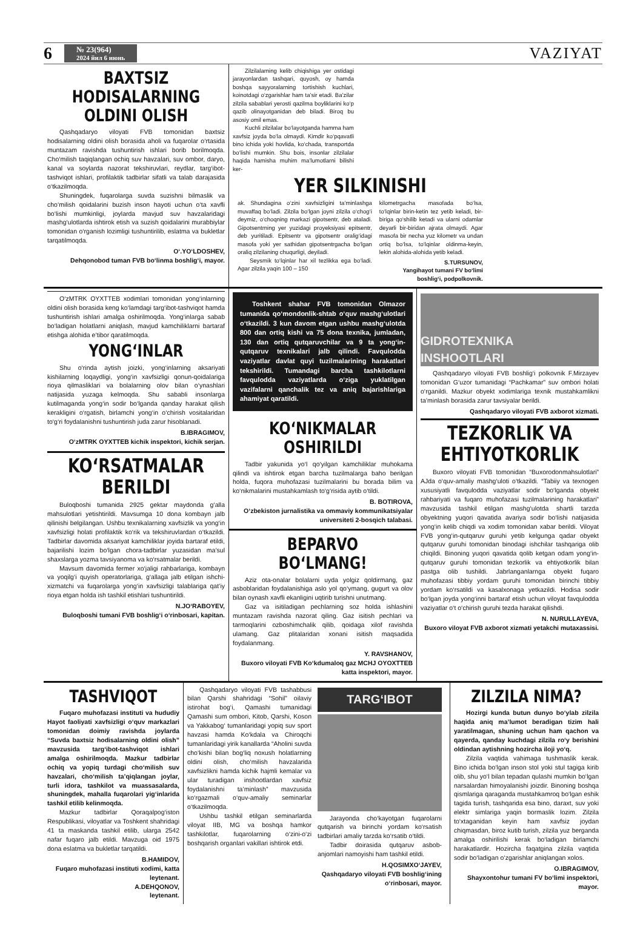6 № 23(964)
2024 йил 6 июнь VAZIYAT
BAXTSIZ HODISALARNING OLDINI OLISH
Qashqadaryo viloyati FVB tomonidan baxtsiz hodisalarning oldini olish borasida aholi va fuqarolar o‘rtasida muntazam ravishda tushuntirish ishlari borib borilmoqda. Cho‘milish taqiqlangan ochiq suv havzalari, suv ombor, daryo, kanal va soylarda nazorat tekshiruvlari, reydlar, targ‘ibot-tashviqot ishlari, profilaktik tadbirlar sifatli va talab darajasida o‘tkazilmoqda.
Shuningdek, fuqarolarga suvda suzishni bilmaslik va cho‘milish qoidalarini buzish inson hayoti uchun o‘ta xavfli bo‘lishi mumkinligi, joylarda mavjud suv havzalaridagi mashg‘ulotlarda ishtirok etish va suzish qoidalarini murabbiylar tomonidan o‘rganish lozimligi tushuntirilib, eslatma va bukletlar tarqatilmoqda.
O‘.YO‘LDOSHEV,
Dehqonobod tuman FVB bo‘linma boshlig‘i, mayor.
Zilzilalarning kelib chiqishiga yer ostidagi jarayonlardan tashqari, quyosh, oy hamda boshqa sayyoralarning tortishish kuchlari, koinotdagi o‘zgarishlar ham ta’sir etadi. Ba’zilar zilzila sabablari yerosti qazilma boyliklarini ko‘p qazib olinayotganidan deb biladi. Biroq bu asosiy omil emas.
Kuchli zilzilalar bo‘layotganda hamma ham xavfsiz joyda bo‘la olmaydi. Kimdir ko‘pqavatli bino ichida yoki hovlida, ko‘chada, transportda bo‘lishi mumkin. Shu bois, insonlar zilzilalar haqida hamisha muhim ma’lumotlarni bilishi ker-
YER SILKINISHI
ak. Shundagina o‘zini xavfsizligini ta’minlashga muvaffaq bo‘ladi. Zilzila bo‘lgan joyni zilzila o‘chog‘i deymiz, o‘choqning markazi gipotsentr, deb ataladi. Gipotsentrning yer yuzidagi proyeksiyasi epitsentr, deb yuritiladi. Epitsentr va gipotsentr oralig‘idagi masofa yoki yer sathidan gipotsentrgacha bo‘lgan oraliq zilzilaning chuqurligi, deyiladi.
Seysmik to‘lqinlar har xil tezlikka ega bo‘ladi. Agar zilzila yaqin 100 – 150
kilometrgacha masofada bo‘lsa, to‘lqinlar birin-ketin tez yetib keladi, bir-biriga qo‘shilib ketadi va ularni odamlar deyarli bir-biridan ajrata olmaydi. Agar masofa bir necha yuz kilometr va undan ortiq bo‘lsa, to‘lqinlar oldinma-keyin, lekin alohida-alohida yetib keladi.
S.TURSUNOV,
Yangihayot tumani FV bo‘limi boshlig‘i, podpolkovnik.
O‘zMTRK OYXTTEB xodimlari tomonidan yong‘inlarning oldini olish borasida keng ko‘lamdagi targ‘ibot-tashviqot hamda tushuntirish ishlari amalga oshirilmoqda. Yong‘inlarga sabab bo‘ladigan holatlarni aniqlash, mavjud kamchiliklarni bartaraf etishga alohida e’tibor qaratilmoqda.
YONG‘INLAR
Shu o‘rinda aytish joizki, yong‘inlarning aksariyati kishilarning loqaydligi, yong‘in xavfsizligi qonun-qoidalariga rioya qilmasliklari va bolalarning olov bilan o‘ynashlari natijasida yuzaga kelmoqda. Shu sababli insonlarga kutilmaganda yong‘in sodir bo‘lganda qanday harakat qilish kerakligini o‘rgatish, birlamchi yong‘in o‘chirish vositalaridan to‘g‘ri foydalanishni tushuntirish juda zarur hisoblanadi.
B.IBRAGIMOV,
O‘zMTRK OYXTTEB kichik inspektori, kichik serjan.
KO‘RSATMALAR BERILDI
Buloqboshi tumanida 2925 gektar maydonda g‘alla mahsulotlari yetishtirildi. Mavsumga 10 dona kombayn jalb qilinishi belgilangan. Ushbu texnikalarning xavfsizlik va yong‘in xavfsizligi holati profilaktik ko‘rik va tekshiruvlardan o‘tkazildi. Tadbirlar davomida aksariyat kamchiliklar joyida bartaraf etildi, bajarilishi lozim bo‘lgan chora-tadbirlar yuzasidan ma’sul shaxslarga yozma tavsiyanoma va ko‘rsatmalar berildi.
Mavsum davomida fermer xo‘jaligi rahbarlariga, kombayn va yoqilg‘i quyish operatorlariga, g‘allaga jalb etilgan ishchi-xizmatchi va fuqarolarga yong‘in xavfsizligi talablariga qat’iy rioya etgan holda ish tashkil etishlari tushuntirildi.
N.JO‘RABOYEV,
Buloqboshi tumani FVB boshlig‘i o‘rinbosari, kapitan.
Toshkent shahar FVB tomonidan Olmazor tumanida qo‘mondonlik-shtab o‘quv mashg‘ulotlari o‘tkazildi. 3 kun davom etgan ushbu mashg‘ulotda 800 dan ortiq kishi va 75 dona texnika, jumladan, 130 dan ortiq qutqaruvchilar va 9 ta yong‘in-qutqaruv texnikalari jalb qilindi. Favqulodda vaziyatlar davlat quyi tuzilmalarining harakatlari tekshirildi. Tumandagi barcha tashkilotlarni favqulodda vaziyatlarda o‘ziga yuklatilgan vazifalarni qanchalik tez va aniq bajarishlariga ahamiyat qaratildi.
KO‘NIKMALAR OSHIRILDI
Tadbir yakunida yo‘l qo‘yilgan kamchiliklar muhokama qilindi va ishtirok etgan barcha tuzilmalarga baho berilgan holda, fuqora muhofazasi tuzilmalarini bu borada bilim va ko‘nikmalarini mustahkamlash to‘g‘risida aytib o‘tildi.
B. BOTIROVA,
O‘zbekiston jurnalistika va ommaviy kommunikatsiyalar universiteti 2-bosqich talabasi.
BEPARVO BO‘LMANG!
Aziz ota-onalar bolalarni uyda yolgiz qoldirmang, gaz asboblaridan foydalanishiga aslo yol qo‘ymang, gugurt va olov bilan oynash xavfli ekanligini uqtirib turishni unutmang.
Gaz va isitiladigan pechlarning soz holda ishlashini muntazam ravishda nazorat qiling. Gaz isitish pechlari va tarmoqlarini ozboshimchalik qilib, qoidaga xilof ravishda ulamang. Gaz plitalaridan xonani isitish maqsadida foydalanmang.
Y. RAVSHANOV,
Buxoro viloyati FVB Ko‘kdumaloq gaz MCHJ OYOXTTEB katta inspektori, mayor.
GIDROTEXNIKA INSHOOTLARI
Qashqadaryo viloyati FVB boshlig‘i polkovnik F.Mirzayev tomonidan G‘uzor tumanidagi “Pachkamar” suv ombori holati o‘rganildi. Mazkur obyekt xodimlariga texnik mustahkamlikni ta’minlash borasida zarur tavsiyalar berildi.
Qashqadaryo viloyati FVB axborot xizmati.
TEZKORLIK VA EHTIYOTKORLIK
Buxoro viloyati FVB tomonidan “Buxorodonmahsulotlari” AJda o‘quv-amaliy mashg‘uloti o‘tkazildi. “Tabiiy va texnogen xususiyatli favqulodda vaziyatlar sodir bo‘lganda obyekt rahbariyati va fuqaro muhofazasi tuzilmalarining harakatlari” mavzusida tashkil etilgan mashg‘ulotda shartli tarzda obyektning yuqori qavatida avariya sodir bo‘lishi natijasida yong‘in kelib chiqdi va xodim tomonidan xabar berildi. Viloyat FVB yong‘in-qutqaruv guruhi yetib kelgunga qadar obyekt qutqaruv guruhi tomonidan binodagi ishchilar tashqariga olib chiqildi. Binoning yuqori qavatida qolib ketgan odam yong‘in-qutqaruv guruhi tomonidan tezkorlik va ehtiyotkorlik bilan pastga olib tushildi. Jabrlanganlarnga obyekt fuqaro muhofazasi tibbiy yordam guruhi tomonidan birinchi tibbiy yordam ko‘rsatildi va kasalxonaga yetkazildi. Hodisa sodir bo‘lgan joyda yong‘inni bartaraf etish uchun viloyat favqulodda vaziyatlar o‘t o‘chirish guruhi tezda harakat qilishdi.
N. NURULLAYEVA,
Buxoro viloyat FVB axborot xizmati yetakchi mutaxassisi.
TASHVIQOT
Fuqaro muhofazasi instituti va hududiy Hayot faoliyati xavfsizligi o‘quv markazlari tomonidan doimiy ravishda joylarda “Suvda baxtsiz hodisalarning oldini olish” mavzusida targ‘ibot-tashviqot ishlari amalga oshirilmoqda. Mazkur tadbirlar ochiq va yopiq turdagi cho‘milish suv havzalari, cho‘milish ta’qiqlangan joylar, turli idora, tashkilot va muassasalarda, shuningdek, mahalla fuqarolari yig‘inlarida tashkil etilib kelinmoqda.
Mazkur tadbirlar Qoraqalpog‘iston Respublikasi, viloyatlar va Toshkent shahridagi 41 ta maskanda tashkil etilib, ularga 2542 nafar fuqaro jalb etildi. Mavzuga oid 1975 dona eslatma va bukletlar tarqatildi.
B.HAMIDOV,
Fuqaro muhofazasi instituti xodimi, katta leytenant.
A.DEHQONOV,
leytenant.
Qashqadaryo viloyati FVB tashabbusi bilan Qarshi shahridagi “Sohil” oilaviy istirohat bog‘i, Qamashi tumanidagi Qamashi sum ombori, Kitob, Qarshi, Koson va Yakkabog‘ tumanlaridagi yopiq suv sport havzasi hamda Ko‘kdala va Chiroqchi tumanlaridagi yirik kanallarda “Aholini suvda cho‘kishi bilan bog‘liq noxush holatlarning oldini olish, cho‘milish havzalarida xavfsizlikni hamda kichik hajmli kemalar va ular turadigan inshootlardan xavfsiz foydalanishni ta’minlash” mavzusida ko‘rgazmali o‘quv-amaliy seminarlar o‘tkazilmoqda.
Ushbu tashkil etilgan seminarlarda viloyat IIB, MG va boshqa hamkor tashkilotlar, fuqarolarning o‘zini-o‘zi boshqarish organlari vakillari ishtirok etdi.
TARG‘IBOT
Jarayonda cho‘kayotgan fuqarolarni qutqarish va birinchi yordam ko‘rsatish tadbirlari amaliy tarzda ko‘rsatib o‘tildi.
Tadbir doirasida qutqaruv asbob-anjomlari namoyishi ham tashkil etildi.
H.QOSIMXO‘JAYEV,
Qashqadaryo viloyati FVB boshlig‘ining o‘rinbosari, mayor.
ZILZILA NIMA?
Hozirgi kunda butun dunyo bo‘ylab zilzila haqida aniq ma’lumot beradigan tizim hali yaratilmagan, shuning uchun ham qachon va qayerda, qanday kuchdagi zilzila ro‘y berishini oldindan aytishning hozircha iloji yo‘q.
Zilzila vaqtida vahimaga tushmaslik kerak. Bino ichida bo‘lgan inson stol yoki stul tagiga kirib olib, shu yo‘l bilan tepadan qulashi mumkin bo‘lgan narsalardan himoyalanishi joizdir. Binoning boshqa qismlariga qaraganda mustahkamroq bo‘lgan eshik tagida turish, tashqarida esa bino, daraxt, suv yoki elektr simlariga yaqin bormaslik lozim. Zilzila to‘xtaganidan keyin ham xavfsiz joydan chiqmasdan, biroz kutib turish, zilzila yuz berganda amalga oshirilishi kerak bo‘ladigan birlamchi harakatlardir. Hozircha faqatgina zilzila vaqtida sodir bo‘ladigan o‘zgarishlar aniqlangan xolos.
O.IBRAGIMOV,
Shayxontohur tumani FV bo‘limi inspektori, mayor.